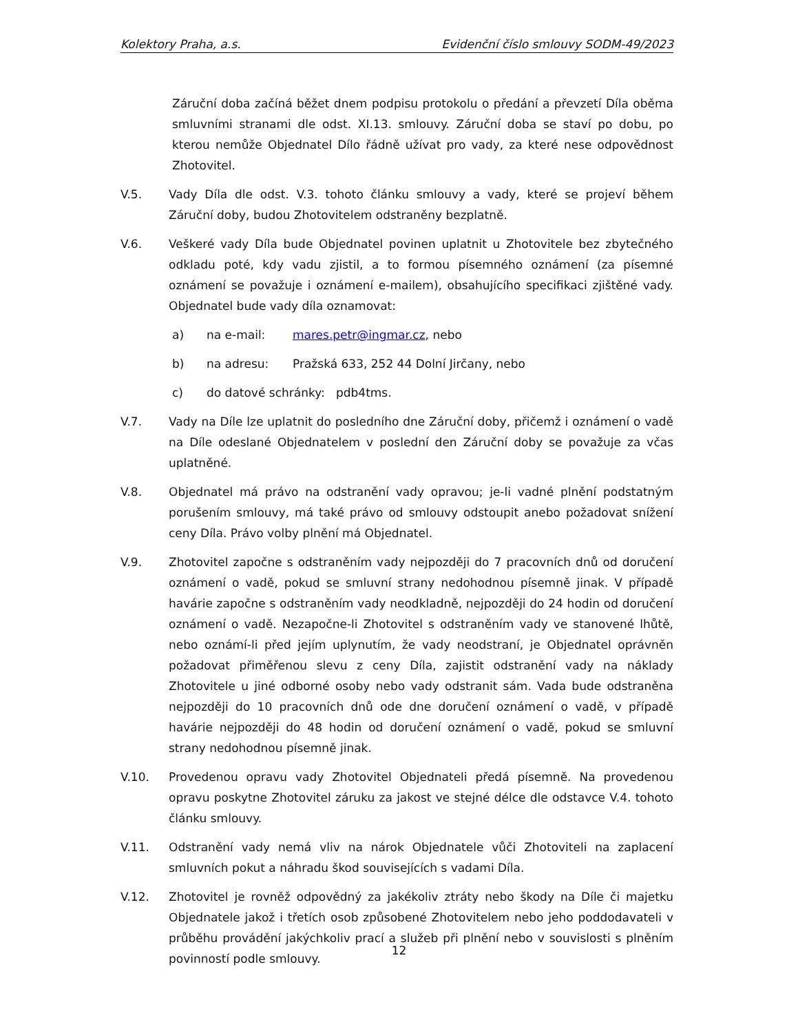Kolektory Praha, a.s. Evidenční číslo smlouvy SODM-49/2023
Záruční doba začíná běžet dnem podpisu protokolu o předání a převzetí Díla oběma smluvními stranami dle odst. XI.13. smlouvy. Záruční doba se staví po dobu, po kterou nemůže Objednatel Dílo řádně užívat pro vady, za které nese odpovědnost Zhotovitel.
V.5. Vady Díla dle odst. V.3. tohoto článku smlouvy a vady, které se projeví během Záruční doby, budou Zhotovitelem odstraněny bezplatně.
V.6. Veškeré vady Díla bude Objednatel povinen uplatnit u Zhotovitele bez zbytečného odkladu poté, kdy vadu zjistil, a to formou písemného oznámení (za písemné oznámení se považuje i oznámení e-mailem), obsahujícího specifikaci zjištěné vady. Objednatel bude vady díla oznamovat:
a) na e-mail: mares.petr@ingmar.cz, nebo
b) na adresu: Pražská 633, 252 44 Dolní Jirčany, nebo
c) do datové schránky: pdb4tms.
V.7. Vady na Díle lze uplatnit do posledního dne Záruční doby, přičemž i oznámení o vadě na Díle odeslané Objednatelem v poslední den Záruční doby se považuje za včas uplatněné.
V.8. Objednatel má právo na odstranění vady opravou; je-li vadné plnění podstatným porušením smlouvy, má také právo od smlouvy odstoupit anebo požadovat snížení ceny Díla. Právo volby plnění má Objednatel.
V.9. Zhotovitel započne s odstraněním vady nejpozději do 7 pracovních dnů od doručení oznámení o vadě, pokud se smluvní strany nedohodnou písemně jinak. V případě havárie započne s odstraněním vady neodkladně, nejpozději do 24 hodin od doručení oznámení o vadě. Nezapočne-li Zhotovitel s odstraněním vady ve stanovené lhůtě, nebo oznámí-li před jejím uplynutím, že vady neodstraní, je Objednatel oprávněn požadovat přiměřenou slevu z ceny Díla, zajistit odstranění vady na náklady Zhotovitele u jiné odborné osoby nebo vady odstranit sám. Vada bude odstraněna nejpozději do 10 pracovních dnů ode dne doručení oznámení o vadě, v případě havárie nejpozději do 48 hodin od doručení oznámení o vadě, pokud se smluvní strany nedohodnou písemně jinak.
V.10. Provedenou opravu vady Zhotovitel Objednateli předá písemně. Na provedenou opravu poskytne Zhotovitel záruku za jakost ve stejné délce dle odstavce V.4. tohoto článku smlouvy.
V.11. Odstranění vady nemá vliv na nárok Objednatele vůči Zhotoviteli na zaplacení smluvních pokut a náhradu škod souvisejících s vadami Díla.
V.12. Zhotovitel je rovněž odpovědný za jakékoliv ztráty nebo škody na Díle či majetku Objednatele jakož i třetích osob způsobené Zhotovitelem nebo jeho poddodavateli v průběhu provádění jakýchkoliv prací a služeb při plnění nebo v souvislosti s plněním povinností podle smlouvy.
12